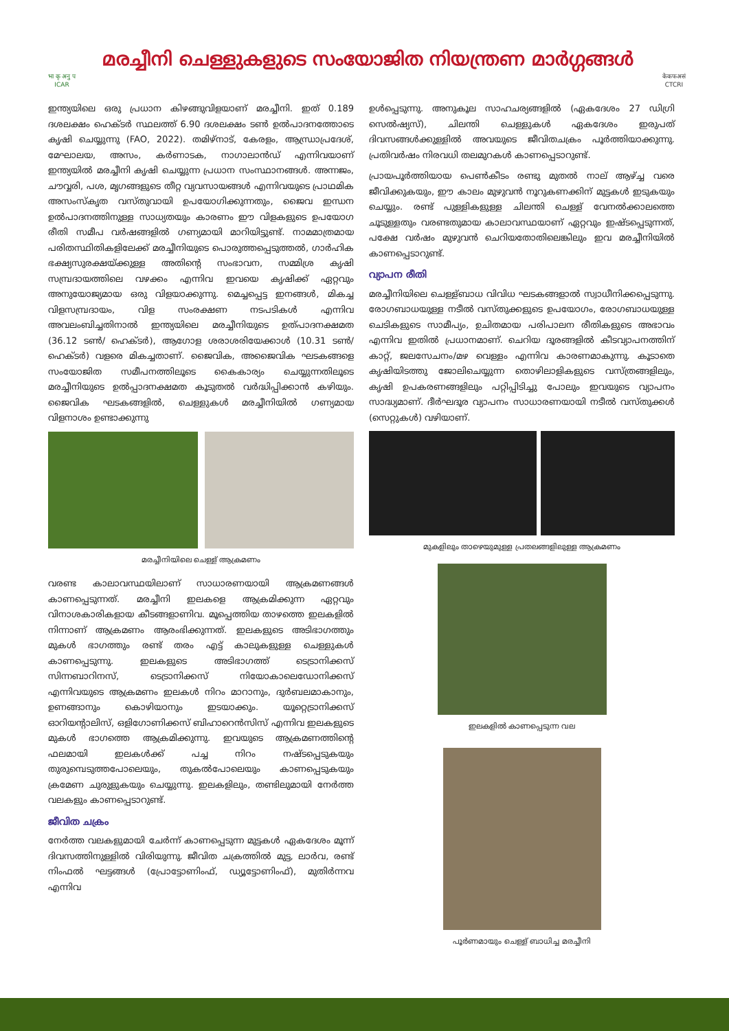भा कृ अनु प
ICAR
മരച്ചീനി ചെള്ളുകളുടെ സംയോജിത നിയന്ത്രണ മാർഗ്ഗങ്ങൾ
केकफअसं
CTCRI
ഇന്ത്യയിലെ ഒരു പ്രധാന കിഴങ്ങുവിളയാണ് മരച്ചീനി. ഇത് 0.189 ദശലക്ഷം ഹെക്ടർ സ്ഥലത്ത് 6.90 ദശലക്ഷം ടൺ ഉൽപാദനത്തോടെ കൃഷി ചെയ്യുന്നു (FAO, 2022). തമിഴ്നാട്, കേരളം, ആന്ധ്രാപ്രദേശ്, മേഘാലയ, അസം, കർണാടക, നാഗാലാൻഡ് എന്നിവയാണ് ഇന്ത്യയിൽ മരച്ചീനി കൃഷി ചെയ്യുന്ന പ്രധാന സംസ്ഥാനങ്ങൾ. അന്നജം, ചൗവ്വരി, പശ, മൃഗങ്ങളുടെ തീറ്റ വ്യവസായങ്ങൾ എന്നിവയുടെ പ്രാഥമിക അസംസ്കൃത വസ്തുവായി ഉപയോഗിക്കുന്നതും, ജൈവ ഇന്ധന ഉൽപാദനത്തിനുള്ള സാധ്യതയും കാരണം ഈ വിളകളുടെ ഉപയോഗ രീതി സമീപ വർഷങ്ങളിൽ ഗണ്യമായി മാറിയിട്ടുണ്ട്. നാമമാത്രമായ പരിതസ്ഥിതികളിലേക്ക് മരച്ചീനിയുടെ പൊരുത്തപ്പെടുത്തൽ, ഗാർഹിക ഭക്ഷ്യസുരക്ഷയ്ക്കുള്ള അതിന്റെ സംഭാവന, സമ്മിശ്ര കൃഷി സമ്പ്രദായത്തിലെ വഴക്കം എന്നിവ ഇവയെ കൃഷിക്ക് ഏറ്റവും അനുയോജ്യമായ ഒരു വിളയാക്കുന്നു. മെച്ചപ്പെട്ട ഇനങ്ങൾ, മികച്ച വിളസമ്പ്രദായം, വിള സംരക്ഷണ നടപടികൾ എന്നിവ അവലംബിച്ചതിനാൽ ഇന്ത്യയിലെ മരച്ചീനിയുടെ ഉത്പാദനക്ഷമത (36.12 ടൺ/ ഹെക്ടർ), ആഗോള ശരാശരിയേക്കാൾ (10.31 ടൺ/ ഹെക്ടർ) വളരെ മികച്ചതാണ്. ജൈവിക, അജൈവിക ഘടകങ്ങളെ സംയോജിത സമീപനത്തിലൂടെ കൈകാര്യം ചെയ്യുന്നതിലൂടെ മരച്ചീനിയുടെ ഉൽപ്പാദനക്ഷമത കൂടുതൽ വർദ്ധിപ്പിക്കാൻ കഴിയും. ജൈവിക ഘടകങ്ങളിൽ, ചെള്ളുകൾ മരച്ചീനിയിൽ ഗണ്യമായ വിളനാശം ഉണ്ടാക്കുന്നു
മരച്ചീനിയിലെ ചെള്ള് ആക്രമണം
വരണ്ട കാലാവസ്ഥയിലാണ് സാധാരണയായി ആക്രമണങ്ങൾ കാണപ്പെടുന്നത്. മരച്ചീനി ഇലകളെ ആക്രമിക്കുന്ന ഏറ്റവും വിനാശകാരികളായ കീടങ്ങളാണിവ. മൂപ്പെത്തിയ താഴത്തെ ഇലകളിൽ നിന്നാണ് ആക്രമണം ആരംഭിക്കുന്നത്. ഇലകളുടെ അടിഭാഗത്തും മുകൾ ഭാഗത്തും രണ്ട് തരം എട്ട് കാലുകളുള്ള ചെള്ളുകൾ കാണപ്പെടുന്നു. ഇലകളുടെ അടിഭാഗത്ത് ടെട്രാനിക്കസ് സിന്നബാറിനസ്, ടെട്രാനിക്കസ് നിയോകാലെഡോനിക്കസ് എന്നിവയുടെ ആക്രമണം ഇലകൾ നിറം മാറാനും, ദുർബലമാകാനും, ഉണങ്ങാനും കൊഴിയാനും ഇടയാക്കും. യൂറ്റെട്രാനിക്കസ് ഓറിയന്റാലിസ്, ഒളിഗോണിക്കസ് ബിഹാറെൻസിസ് എന്നിവ ഇലകളുടെ മുകൾ ഭാഗത്തെ ആക്രമിക്കുന്നു. ഇവയുടെ ആക്രമണത്തിന്റെ ഫലമായി ഇലകൾക്ക് പച്ച നിറം നഷ്ടപ്പെടുകയും തുരുമ്പെടുത്തപോലെയും, തുകൽപോലെയും കാണപ്പെടുകയും ക്രമേണ ചുരുളുകയും ചെയ്യുന്നു. ഇലകളിലും, തണ്ടിലുമായി നേർത്ത വലകളും കാണപ്പെടാറുണ്ട്.
ജീവിത ചക്രം
നേർത്ത വലകളുമായി ചേർന്ന് കാണപ്പെടുന്ന മുട്ടകൾ ഏകദേശം മൂന്ന് ദിവസത്തിനുള്ളിൽ വിരിയുന്നു. ജീവിത ചക്രത്തിൽ മുട്ട, ലാർവ, രണ്ട് നിംഫൽ ഘട്ടങ്ങൾ (പ്രോട്ടോണിംഫ്, ഡ്യൂട്ടോണിംഫ്), മുതിർന്നവ എന്നിവ
ഉൾപ്പെടുന്നു. അനുകൂല സാഹചര്യങ്ങളിൽ (ഏകദേശം 27 ഡിഗ്രി സെൽഷ്യസ്), ചിലന്തി ചെള്ളുകൾ ഏകദേശം ഇരുപത് ദിവസങ്ങൾക്കുള്ളിൽ അവയുടെ ജീവിതചക്രം പൂർത്തിയാക്കുന്നു. പ്രതിവർഷം നിരവധി തലമുറകൾ കാണപ്പെടാറുണ്ട്.
പ്രായപൂർത്തിയായ പെൺകീടം രണ്ടു മുതൽ നാല് ആഴ്ച്ച വരെ ജീവിക്കുകയും, ഈ കാലം മുഴുവൻ നൂറുകണക്കിന് മുട്ടകൾ ഇടുകയും ചെയ്യും. രണ്ട് പുള്ളികളുള്ള ചിലന്തി ചെള്ള് വേനൽക്കാലത്തെ ചൂടുള്ളതും വരണ്ടതുമായ കാലാവസ്ഥയാണ് ഏറ്റവും ഇഷ്ടപ്പെടുന്നത്, പക്ഷേ വർഷം മുഴുവൻ ചെറിയതോതിലെങ്കിലും ഇവ മരച്ചീനിയിൽ കാണപ്പെടാറുണ്ട്.
വ്യാപന രീതി
മരച്ചീനിയിലെ ചെള്ള്ബാധ വിവിധ ഘടകങ്ങളാൽ സ്വാധീനിക്കപ്പെടുന്നു. രോഗബാധയുള്ള നടീൽ വസ്തുക്കളുടെ ഉപയോഗം, രോഗബാധയുള്ള ചെടികളുടെ സാമീപ്യം, ഉചിതമായ പരിപാലന രീതികളുടെ അഭാവം എന്നിവ ഇതിൽ പ്രധാനമാണ്. ചെറിയ ദൂരങ്ങളിൽ കീടവ്യാപനത്തിന് കാറ്റ്, ജലസേചനം/മഴ വെള്ളം എന്നിവ കാരണമാകുന്നു. കൂടാതെ കൃഷിയിടത്തു ജോലിചെയ്യുന്ന തൊഴിലാളികളുടെ വസ്ത്രങ്ങളിലും, കൃഷി ഉപകരണങ്ങളിലും പറ്റിപ്പിടിച്ചു പോലും ഇവയുടെ വ്യാപനം സാദ്ധ്യമാണ്. ദീർഘദൂര വ്യാപനം സാധാരണയായി നടീൽ വസ്തുക്കൾ (സെറ്റുകൾ) വഴിയാണ്.
മുകളിലും താഴെയുമുള്ള പ്രതലങ്ങളിലുള്ള ആക്രമണം
ഇലകളിൽ കാണപ്പെടുന്ന വല
പൂർണമായും ചെള്ള് ബാധിച്ച മരച്ചീനി